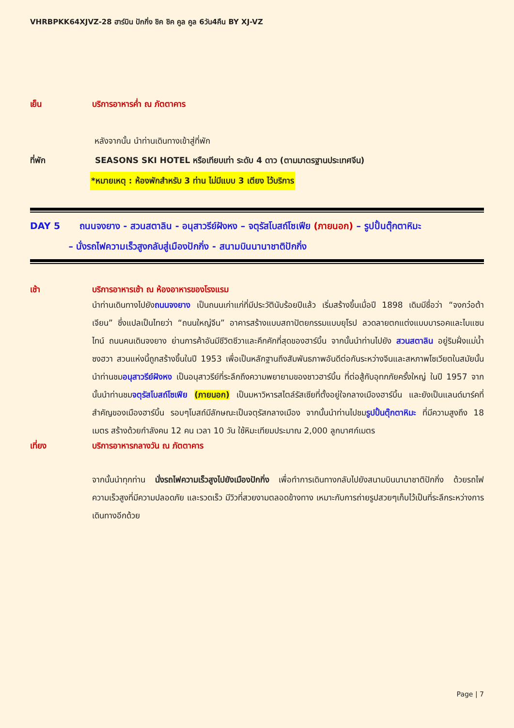VHRBPKK64XJVZ-28 ฮาร์บิน ปักกิ่ง ชิค ชิค คูล คูล 6วัน4คืน BY XJ-VZ
เย็น บริการอาหารค่ำ ณ ภัตตาคาร
หลังจากนั้น นำท่านเดินทางเข้าสู่ที่พัก
ที่พัก SEASONS SKI HOTEL หรือเทียบเท่า ระดับ 4 ดาว (ตามมาตรฐานประเทศจีน)
*หมายเหตุ : ห้องพักสำหรับ 3 ท่าน ไม่มีแบบ 3 เตียง ไว้บริการ
DAY 5 ถนนจงยาง - สวนสตาลิน - อนุสาวรีย์ฝังหง – จตุรัสโบสถ์โซเฟีย (ภายนอก) – รูปปั้นตุ๊กตาหิมะ
– นั่งรถไฟความเร็วสูงกลับสู่เมืองปักกิ่ง - สนามบินนานาชาติปักกิ่ง
เช้า บริการอาหารเช้า ณ ห้องอาหารของโรงแรม
นำท่านเดินทางไปยังถนนจงยาง เป็นถนนเก่าแก่ที่มีประวัตินับร้อยปีแล้ว เริ่มสร้างขึ้นเมื่อปี 1898 เดิมมีชื่อว่า “จงกว๋อต้าเจียน” ซึ่งแปลเป็นไทยว่า “ถนนใหญ่จีน” อาคารสร้างแบบสถาปัตยกรรมแบบยุโรป ลวดลายตกแต่งแบบบารอคและไบแซนไทน์ ถนนคนเดินจงยาง ย่านการค้าอันมีชีวิตชีวาและคึกคักที่สุดของฮาร์บิ้น จากนั้นนำท่านไปยัง สวนสตาลิน อยู่ริมฝั่งแม่น้ำซงฮวา สวนแห่งนี้ถูกสร้างขึ้นในปี 1953 เพื่อเป็นหลักฐานถึงสัมพันธภาพอันดีต่อกันระหว่างจีนและสหภาพโซเวียตในสมัยนั้น นำท่านชมอนุสาวรีย์ฝังหง เป็นอนุสาวรีย์ที่ระลึกถึงความพยายามของชาวฮาร์บิ้น ที่ต่อสู้กับอุทกภัยครั้งใหญ่ ในปี 1957 จากนั้นนำท่านชมจตุรัสโบสถ์โซเฟีย (ภายนอก) เป็นมหาวิหารสไตล์รัสเซียที่ตั้งอยู่ใจกลางเมืองฮาร์บิ้น และยังเป็นแลนด์มาร์คที่สำคัญของเมืองฮาร์บิ้น รอบๆโบสถ์มีลักษณะเป็นจตุรัสกลางเมือง จากนั้นนำท่านไปชมรูปปั้นตุ๊กตาหิมะ ที่มีความสูงถึง 18 เมตร สร้างด้วยกำลังคน 12 คน เวลา 10 วัน ใช้หิมะเทียมประมาณ 2,000 ลูกบาศก์เมตร
เที่ยง บริการอาหารกลางวัน ณ ภัตตาคาร
จากนั้นนำทุกท่าน นั่งรถไฟความเร็วสูงไปยังเมืองปักกิ่ง เพื่อทำการเดินทางกลับไปยังสนามบินนานาชาติปักกิ่ง ด้วยรถไฟความเร็วสูงที่มีความปลอดภัย และรวดเร็ว มีวิวที่สวยงามตลอดข้างทาง เหมาะกับการถ่ายรูปสวยๆเก็บไว้เป็นที่ระลึกระหว่างการเดินทางอีกด้วย
Page | 7